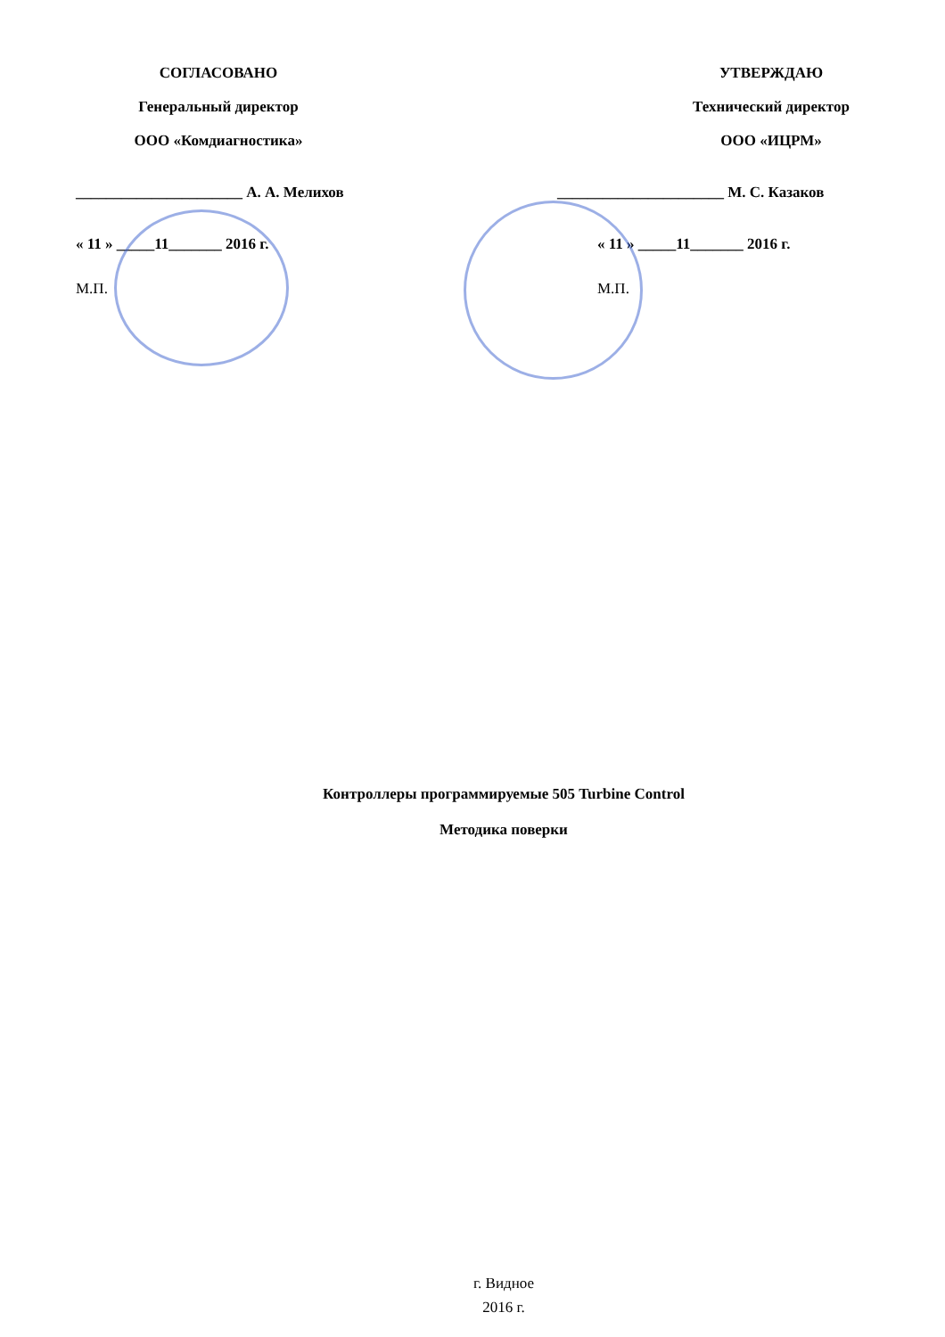СОГЛАСОВАНО
Генеральный директор
ООО «Комдиагностика»
______________________ А. А. Мелихов
« 11 » _____11_______ 2016 г.
М.П.
УТВЕРЖДАЮ
Технический директор
ООО «ИЦРМ»
______________________ М. С. Казаков
« 11 » _____11_______ 2016 г.
М.П.
Контроллеры программируемые 505 Turbine Control
Методика поверки
г. Видное
2016 г.